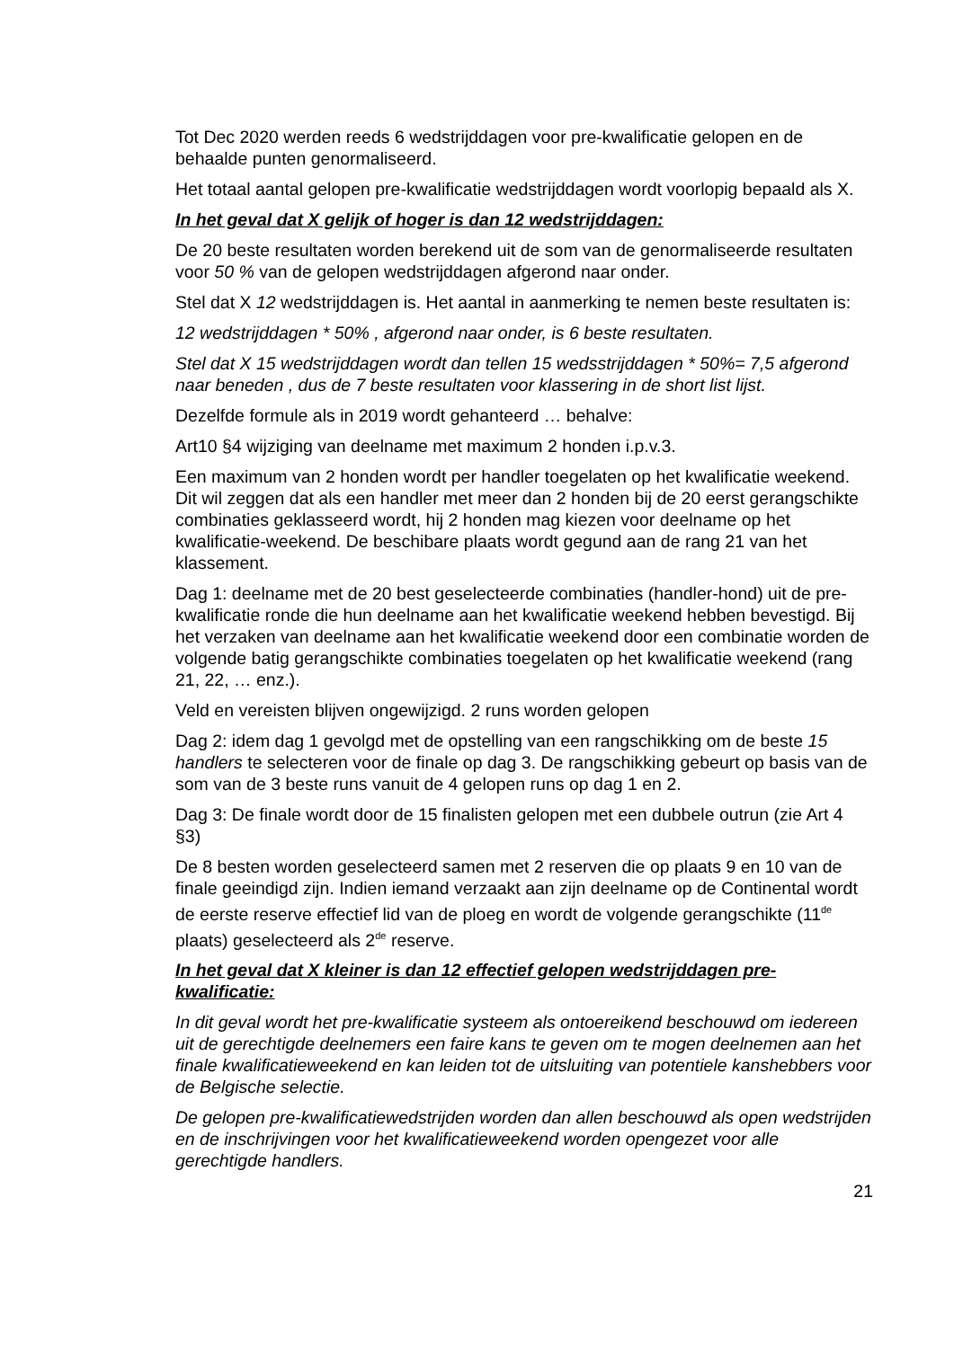Tot Dec 2020 werden reeds 6 wedstrijddagen voor pre-kwalificatie gelopen en de behaalde punten genormaliseerd.
Het totaal aantal gelopen pre-kwalificatie wedstrijddagen wordt voorlopig bepaald als X.
In het geval dat X gelijk of hoger is dan 12 wedstrijddagen:
De 20 beste resultaten worden berekend uit de som van de genormaliseerde resultaten voor 50 % van de gelopen wedstrijddagen afgerond naar onder.
Stel dat X 12 wedstrijddagen is. Het aantal in aanmerking te nemen beste resultaten is:
12 wedstrijddagen * 50% , afgerond naar onder, is 6 beste resultaten.
Stel dat X 15 wedstrijddagen wordt dan tellen 15 wedsstrijddagen * 50%= 7,5 afgerond naar beneden , dus de 7 beste resultaten voor klassering in de short list lijst.
Dezelfde formule als in 2019 wordt gehanteerd … behalve:
Art10 §4 wijziging van deelname met maximum 2 honden i.p.v.3.
Een maximum van 2 honden wordt per handler toegelaten op het kwalificatie weekend. Dit wil zeggen dat als een handler met meer dan 2 honden bij de 20 eerst gerangschikte combinaties geklasseerd wordt, hij 2 honden mag kiezen voor deelname op het kwalificatie-weekend. De beschibare plaats wordt gegund aan de rang 21 van het klassement.
Dag 1: deelname met de 20 best geselecteerde combinaties (handler-hond) uit de pre-kwalificatie ronde die hun deelname aan het kwalificatie weekend hebben bevestigd. Bij het verzaken van deelname aan het kwalificatie weekend door een combinatie worden de volgende batig gerangschikte combinaties toegelaten op het kwalificatie weekend (rang 21, 22, … enz.).
Veld en vereisten blijven ongewijzigd. 2 runs worden gelopen
Dag 2: idem dag 1 gevolgd met de opstelling van een rangschikking om de beste 15 handlers te selecteren voor de finale op dag 3. De rangschikking gebeurt op basis van de som van de 3 beste runs vanuit de 4 gelopen runs op dag 1 en 2.
Dag 3: De finale wordt door de 15 finalisten gelopen met een dubbele outrun (zie Art 4 §3)
De 8 besten worden geselecteerd samen met 2 reserven die op plaats 9 en 10 van de finale geeindigd zijn. Indien iemand verzaakt aan zijn deelname op de Continental wordt de eerste reserve effectief lid van de ploeg en wordt de volgende gerangschikte (11<sup>de</sup> plaats) geselecteerd als 2<sup>de</sup> reserve.
In het geval dat X kleiner is dan 12 effectief gelopen wedstrijddagen pre-kwalificatie:
In dit geval wordt het pre-kwalificatie systeem als ontoereikend beschouwd om iedereen uit de gerechtigde deelnemers een faire kans te geven om te mogen deelnemen aan het finale kwalificatieweekend en kan leiden tot de uitsluiting van potentiele kanshebbers voor de Belgische selectie.
De gelopen pre-kwalificatiewedstrijden worden dan allen beschouwd als open wedstrijden en de inschrijvingen voor het kwalificatieweekend worden opengezet voor alle gerechtigde handlers.
21